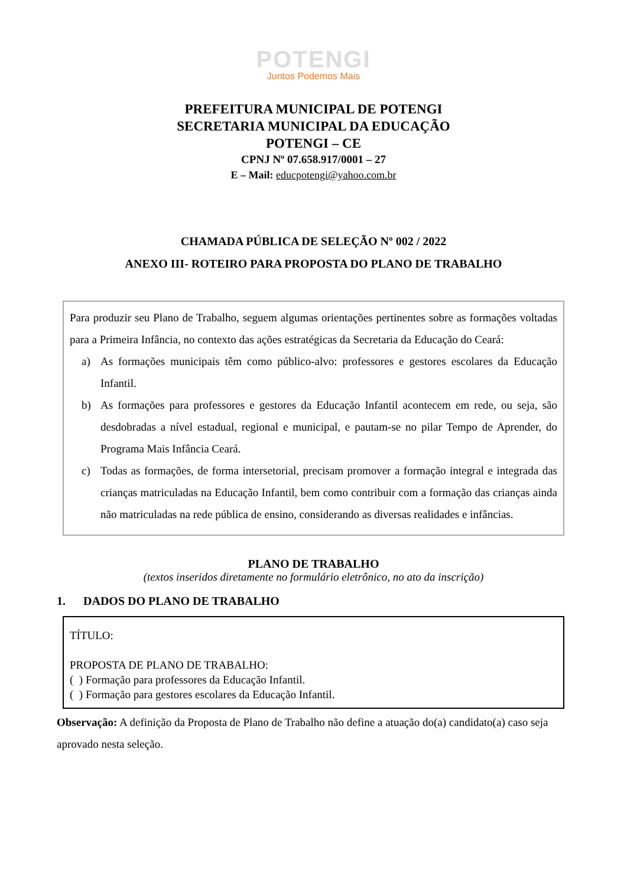POTENGI
Juntos Podemos Mais
PREFEITURA MUNICIPAL DE POTENGI
SECRETARIA MUNICIPAL DA EDUCAÇÃO
POTENGI – CE
CPNJ Nº 07.658.917/0001 – 27
E – Mail: educpotengi@yahoo.com.br
CHAMADA PÚBLICA DE SELEÇÃO Nº 002 / 2022
ANEXO III- ROTEIRO PARA PROPOSTA DO PLANO DE TRABALHO
Para produzir seu Plano de Trabalho, seguem algumas orientações pertinentes sobre as formações voltadas para a Primeira Infância, no contexto das ações estratégicas da Secretaria da Educação do Ceará:
a) As formações municipais têm como público-alvo: professores e gestores escolares da Educação Infantil.
b) As formações para professores e gestores da Educação Infantil acontecem em rede, ou seja, são desdobradas a nível estadual, regional e municipal, e pautam-se no pilar Tempo de Aprender, do Programa Mais Infância Ceará.
c) Todas as formações, de forma intersetorial, precisam promover a formação integral e integrada das crianças matriculadas na Educação Infantil, bem como contribuir com a formação das crianças ainda não matriculadas na rede pública de ensino, considerando as diversas realidades e infâncias.
PLANO DE TRABALHO
(textos inseridos diretamente no formulário eletrônico, no ato da inscrição)
1. DADOS DO PLANO DE TRABALHO
TÍTULO:
PROPOSTA DE PLANO DE TRABALHO:
( ) Formação para professores da Educação Infantil.
( ) Formação para gestores escolares da Educação Infantil.
Observação: A definição da Proposta de Plano de Trabalho não define a atuação do(a) candidato(a) caso seja aprovado nesta seleção.